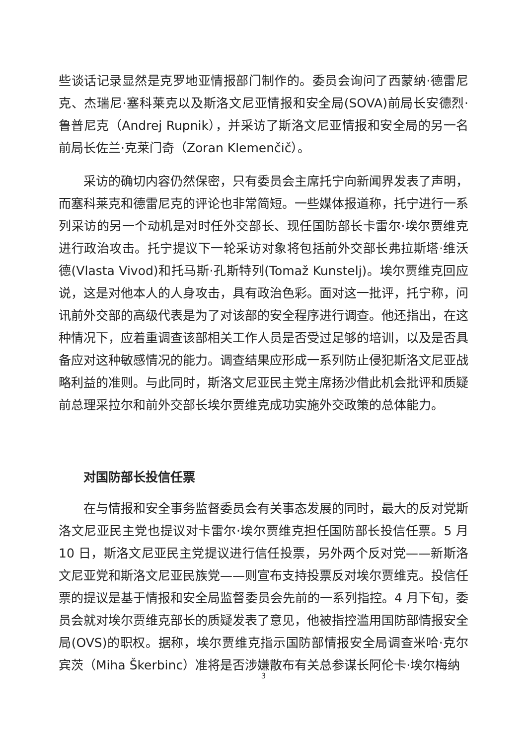些谈话记录显然是克罗地亚情报部门制作的。委员会询问了西蒙纳·德雷尼克、杰瑞尼·塞科莱克以及斯洛文尼亚情报和安全局(SOVA)前局长安德烈·鲁普尼克（Andrej Rupnik），并采访了斯洛文尼亚情报和安全局的另一名前局长佐兰·克莱门奇（Zoran Klemenčič）。
采访的确切内容仍然保密，只有委员会主席托宁向新闻界发表了声明，而塞科莱克和德雷尼克的评论也非常简短。一些媒体报道称，托宁进行一系列采访的另一个动机是对时任外交部长、现任国防部长卡雷尔·埃尔贾维克进行政治攻击。托宁提议下一轮采访对象将包括前外交部长弗拉斯塔·维沃德(Vlasta Vivod)和托马斯·孔斯特列(Tomaž Kunstelj)。埃尔贾维克回应说，这是对他本人的人身攻击，具有政治色彩。面对这一批评，托宁称，问讯前外交部的高级代表是为了对该部的安全程序进行调查。他还指出，在这种情况下，应着重调查该部相关工作人员是否受过足够的培训，以及是否具备应对这种敏感情况的能力。调查结果应形成一系列防止侵犯斯洛文尼亚战略利益的准则。与此同时，斯洛文尼亚民主党主席扬沙借此机会批评和质疑前总理采拉尔和前外交部长埃尔贾维克成功实施外交政策的总体能力。
对国防部长投信任票
在与情报和安全事务监督委员会有关事态发展的同时，最大的反对党斯洛文尼亚民主党也提议对卡雷尔·埃尔贾维克担任国防部长投信任票。5 月 10 日，斯洛文尼亚民主党提议进行信任投票，另外两个反对党——新斯洛文尼亚党和斯洛文尼亚民族党——则宣布支持投票反对埃尔贾维克。投信任票的提议是基于情报和安全局监督委员会先前的一系列指控。4 月下旬，委员会就对埃尔贾维克部长的质疑发表了意见，他被指控滥用国防部情报安全局(OVS)的职权。据称，埃尔贾维克指示国防部情报安全局调查米哈·克尔宾茨（Miha Škerbinc）准将是否涉嫌散布有关总参谋长阿伦卡·埃尔梅纳
3